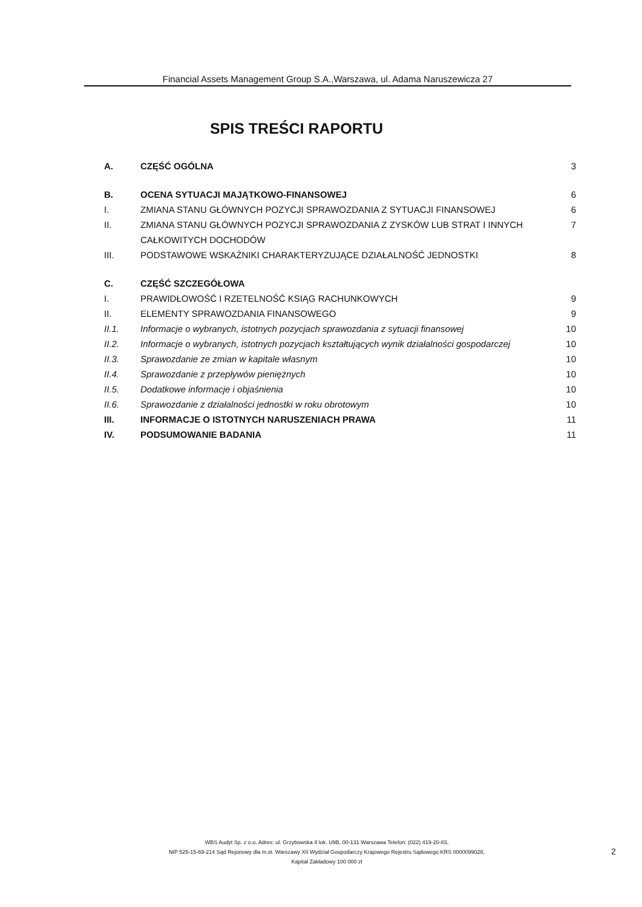Financial Assets Management Group S.A.,Warszawa, ul. Adama Naruszewicza 27
SPIS TREŚCI RAPORTU
A. CZĘŚĆ OGÓLNA 3
B. OCENA SYTUACJI MAJĄTKOWO-FINANSOWEJ 6
I. ZMIANA STANU GŁÓWNYCH POZYCJI SPRAWOZDANIA Z SYTUACJI FINANSOWEJ 6
II. ZMIANA STANU GŁÓWNYCH POZYCJI SPRAWOZDANIA Z ZYSKÓW LUB STRAT I INNYCH CAŁKOWITYCH DOCHODÓW 7
III. PODSTAWOWE WSKAŹNIKI CHARAKTERYZUJĄCE DZIAŁALNOŚĆ JEDNOSTKI 8
C. CZĘŚĆ SZCZEGÓŁOWA
I. PRAWIDŁOWOŚĆ I RZETELNOŚĆ KSIĄG RACHUNKOWYCH 9
II. ELEMENTY SPRAWOZDANIA FINANSOWEGO 9
II.1. Informacje o wybranych, istotnych pozycjach sprawozdania z sytuacji finansowej 10
II.2. Informacje o wybranych, istotnych pozycjach kształtujących wynik działalności gospodarczej 10
II.3. Sprawozdanie ze zmian w kapitale własnym 10
II.4. Sprawozdanie z przepływów pieniężnych 10
II.5. Dodatkowe informacje i objaśnienia 10
II.6. Sprawozdanie z działalności jednostki w roku obrotowym 10
III. INFORMACJE O ISTOTNYCH NARUSZENIACH PRAWA 11
IV. PODSUMOWANIE BADANIA 11
WBS Audyt Sp. z o.o. Adres: ul. Grzybowska 4 lok. U9B, 00-131 Warszawa Telefon: (022) 419-20-83,
NIP 525-15-69-214 Sąd Rejonowy dla m.st. Warszawy XII Wydział Gospodarczy Krajowego Rejestru Sądowego KRS 0000099028,
Kapitał Zakładowy 100 000 zł
2